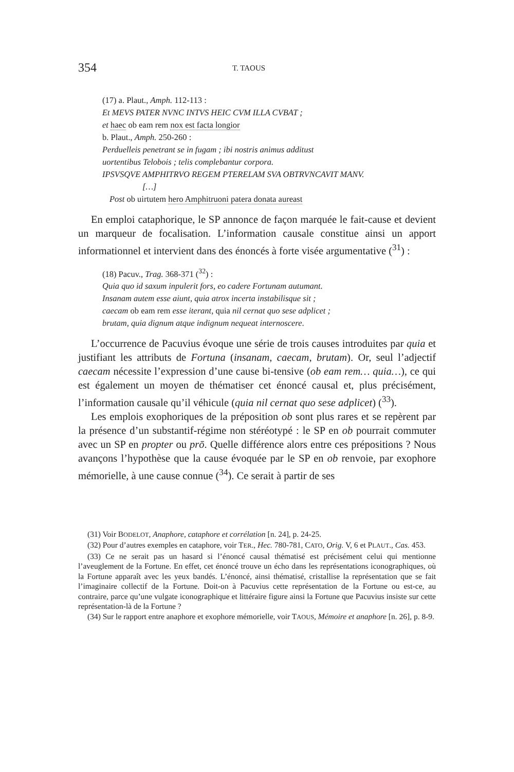354 T. TAOUS
(17) a. Plaut., Amph. 112-113 :
Et MEVS PATER NVNC INTVS HEIC CVM ILLA CVBAT ;
et haec ob eam rem nox est facta longior
b. Plaut., Amph. 250-260 :
Perduelleis penetrant se in fugam ; ibi nostris animus additust
uortentibus Telobois ; telis complebantur corpora.
IPSVSQVE AMPHITRVO REGEM PTERELAM SVA OBTRVNCAVIT MANV.
[…]
Post ob uirtutem hero Amphitruoni patera donata aureast
En emploi cataphorique, le SP annonce de façon marquée le fait-cause et devient un marqueur de focalisation. L’information causale constitue ainsi un apport informationnel et intervient dans des énoncés à forte visée argumentative (<sup>31</sup>) :
(18) Pacuv., Trag. 368-371 (<sup>32</sup>) :
Quia quo id saxum inpulerit fors, eo cadere Fortunam autumant.
Insanam autem esse aiunt, quia atrox incerta instabilisque sit ;
caecam ob eam rem esse iterant, quia nil cernat quo sese adplicet ;
brutam, quia dignum atque indignum nequeat internoscere.
L’occurrence de Pacuvius évoque une série de trois causes introduites par quia et justifiant les attributs de Fortuna (insanam, caecam, brutam). Or, seul l’adjectif caecam nécessite l’expression d’une cause bi-tensive (ob eam rem… quia…), ce qui est également un moyen de thématiser cet énoncé causal et, plus précisément, l’information causale qu’il véhicule (quia nil cernat quo sese adplicet) (<sup>33</sup>).
Les emplois exophoriques de la préposition ob sont plus rares et se repèrent par la présence d’un substantif-régime non stéréotypé : le SP en ob pourrait commuter avec un SP en propter ou prō. Quelle différence alors entre ces prépositions ? Nous avançons l’hypothèse que la cause évoquée par le SP en ob renvoie, par exophore mémorielle, à une cause connue (<sup>34</sup>). Ce serait à partir de ses
(31) Voir BODELOT, Anaphore, cataphore et corrélation [n. 24], p. 24-25.
(32) Pour d’autres exemples en cataphore, voir TER., Hec. 780-781, CATO, Orig. V, 6 et PLAUT., Cas. 453.
(33) Ce ne serait pas un hasard si l’énoncé causal thématisé est précisément celui qui mentionne l’aveuglement de la Fortune. En effet, cet énoncé trouve un écho dans les représentations iconographiques, où la Fortune apparaît avec les yeux bandés. L’énoncé, ainsi thématisé, cristallise la représentation que se fait l’imaginaire collectif de la Fortune. Doit-on à Pacuvius cette représentation de la Fortune ou est-ce, au contraire, parce qu’une vulgate iconographique et littéraire figure ainsi la Fortune que Pacuvius insiste sur cette représentation-là de la Fortune ?
(34) Sur le rapport entre anaphore et exophore mémorielle, voir TAOUS, Mémoire et anaphore [n. 26], p. 8-9.